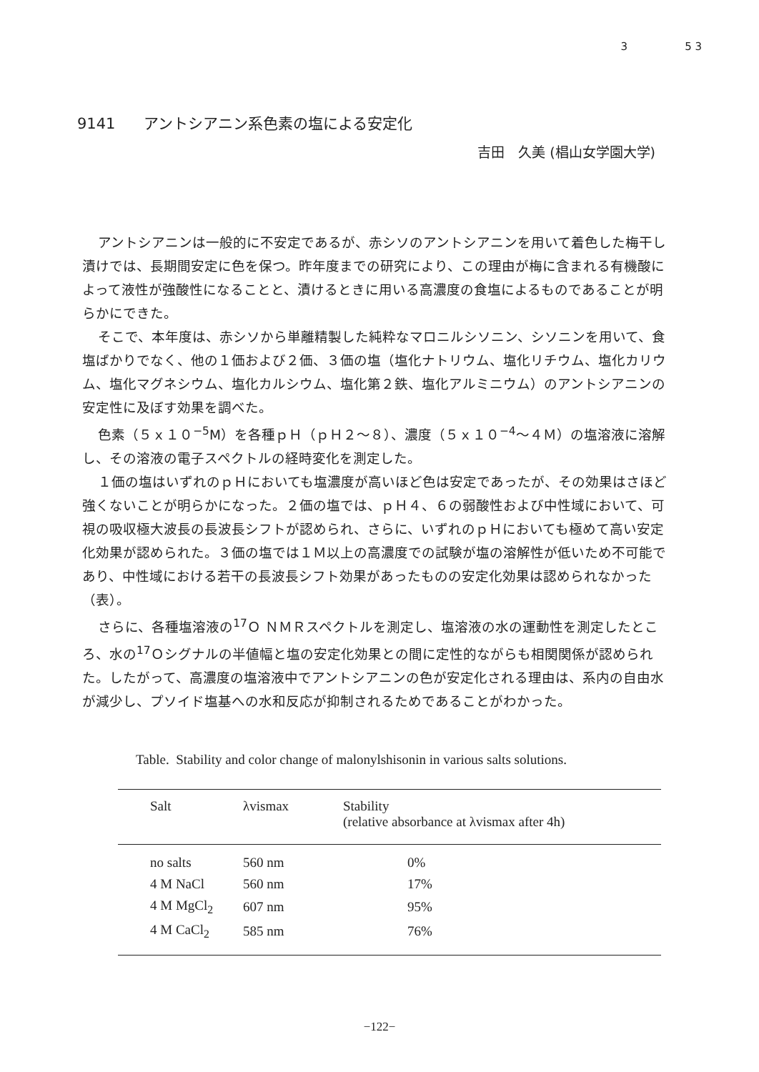3 5 3
9141 アントシアニン系色素の塩による安定化
吉田　久美 (椙山女学園大学)
アントシアニンは一般的に不安定であるが、赤シソのアントシアニンを用いて着色した梅干し漬けでは、長期間安定に色を保つ。昨年度までの研究により、この理由が梅に含まれる有機酸によって液性が強酸性になることと、漬けるときに用いる高濃度の食塩によるものであることが明らかにできた。
そこで、本年度は、赤シソから単離精製した純粋なマロニルシソニン、シソニンを用いて、食塩ばかりでなく、他の１価および２価、３価の塩（塩化ナトリウム、塩化リチウム、塩化カリウム、塩化マグネシウム、塩化カルシウム、塩化第２鉄、塩化アルミニウム）のアントシアニンの安定性に及ぼす効果を調べた。
色素（５ｘ１０<sup>−5</sup>M）を各種ｐＨ（ｐＨ２〜８）、濃度（５ｘ１０<sup>−4</sup>〜４Ｍ）の塩溶液に溶解し、その溶液の電子スペクトルの経時変化を測定した。
１価の塩はいずれのｐＨにおいても塩濃度が高いほど色は安定であったが、その効果はさほど強くないことが明らかになった。２価の塩では、ｐＨ４、６の弱酸性および中性域において、可視の吸収極大波長の長波長シフトが認められ、さらに、いずれのｐＨにおいても極めて高い安定化効果が認められた。３価の塩では１Ｍ以上の高濃度での試験が塩の溶解性が低いため不可能であり、中性域における若干の長波長シフト効果があったものの安定化効果は認められなかった（表）。
さらに、各種塩溶液の<sup>17</sup>Ｏ ＮＭＲスペクトルを測定し、塩溶液の水の運動性を測定したところ、水の<sup>17</sup>Ｏシグナルの半値幅と塩の安定化効果との間に定性的ながらも相関関係が認められた。したがって、高濃度の塩溶液中でアントシアニンの色が安定化される理由は、系内の自由水が減少し、プソイド塩基への水和反応が抑制されるためであることがわかった。
Table. Stability and color change of malonylshisonin in various salts solutions.
| Salt | λvismax | Stability (relative absorbance at λvismax after 4h) |
| --- | --- | --- |
| no salts | 560 nm | 0% |
| 4 M NaCl | 560 nm | 17% |
| 4 M MgCl<sub>2</sub> | 607 nm | 95% |
| 4 M CaCl<sub>2</sub> | 585 nm | 76% |
−122−